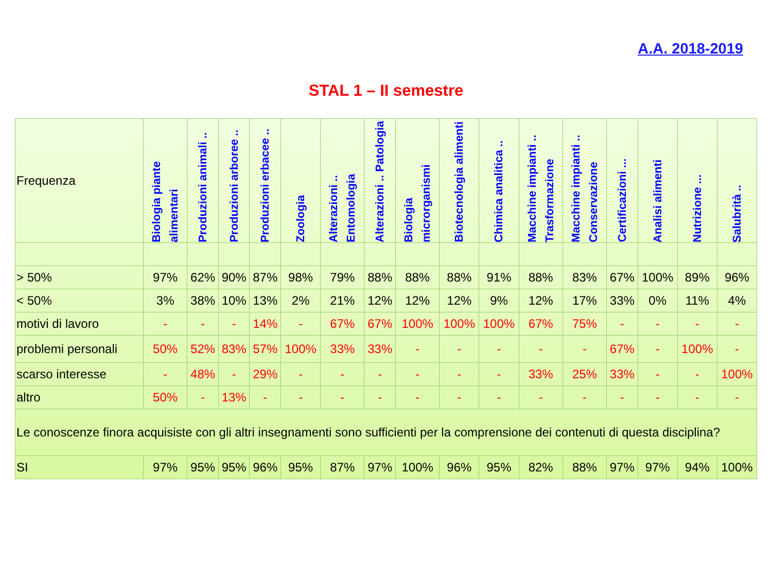A.A. 2018-2019
STAL 1 – II semestre
| Frequenza | Biologia piante alimentari | Produzioni animali .. | Produzioni arboree .. | Produzioni erbacee .. | Zoologia | Alterazioni .. Entomologia | Alterazioni .. Patologia | Biologia microrganismi | Biotecnologia alimenti | Chimica analitica .. | Macchine impianti .. Trasformazione | Macchine impianti .. Conservazione | Certificazioni ... | Analisi alimenti | Nutrizione ... | Salubrità .. |
| > 50% | 97% | 62% | 90% | 87% | 98% | 79% | 88% | 88% | 88% | 91% | 88% | 83% | 67% | 100% | 89% | 96% |
| < 50% | 3% | 38% | 10% | 13% | 2% | 21% | 12% | 12% | 12% | 9% | 12% | 17% | 33% | 0% | 11% | 4% |
| motivi di lavoro | - | - | - | 14% | - | 67% | 67% | 100% | 100% | 100% | 67% | 75% | - | - | - | - |
| problemi personali | 50% | 52% | 83% | 57% | 100% | 33% | 33% | - | - | - | - | - | 67% | - | 100% | - |
| scarso interesse | - | 48% | - | 29% | - | - | - | - | - | - | 33% | 25% | 33% | - | - | 100% |
| altro | 50% | - | 13% | - | - | - | - | - | - | - | - | - | - | - | - | - |
| Le conoscenze finora acquisiste con gli altri insegnamenti sono sufficienti per la comprensione dei contenuti di questa disciplina? | | | | | | | | | | | | | | | | |
| SI | 97% | 95% | 95% | 96% | 95% | 87% | 97% | 100% | 96% | 95% | 82% | 88% | 97% | 97% | 94% | 100% |